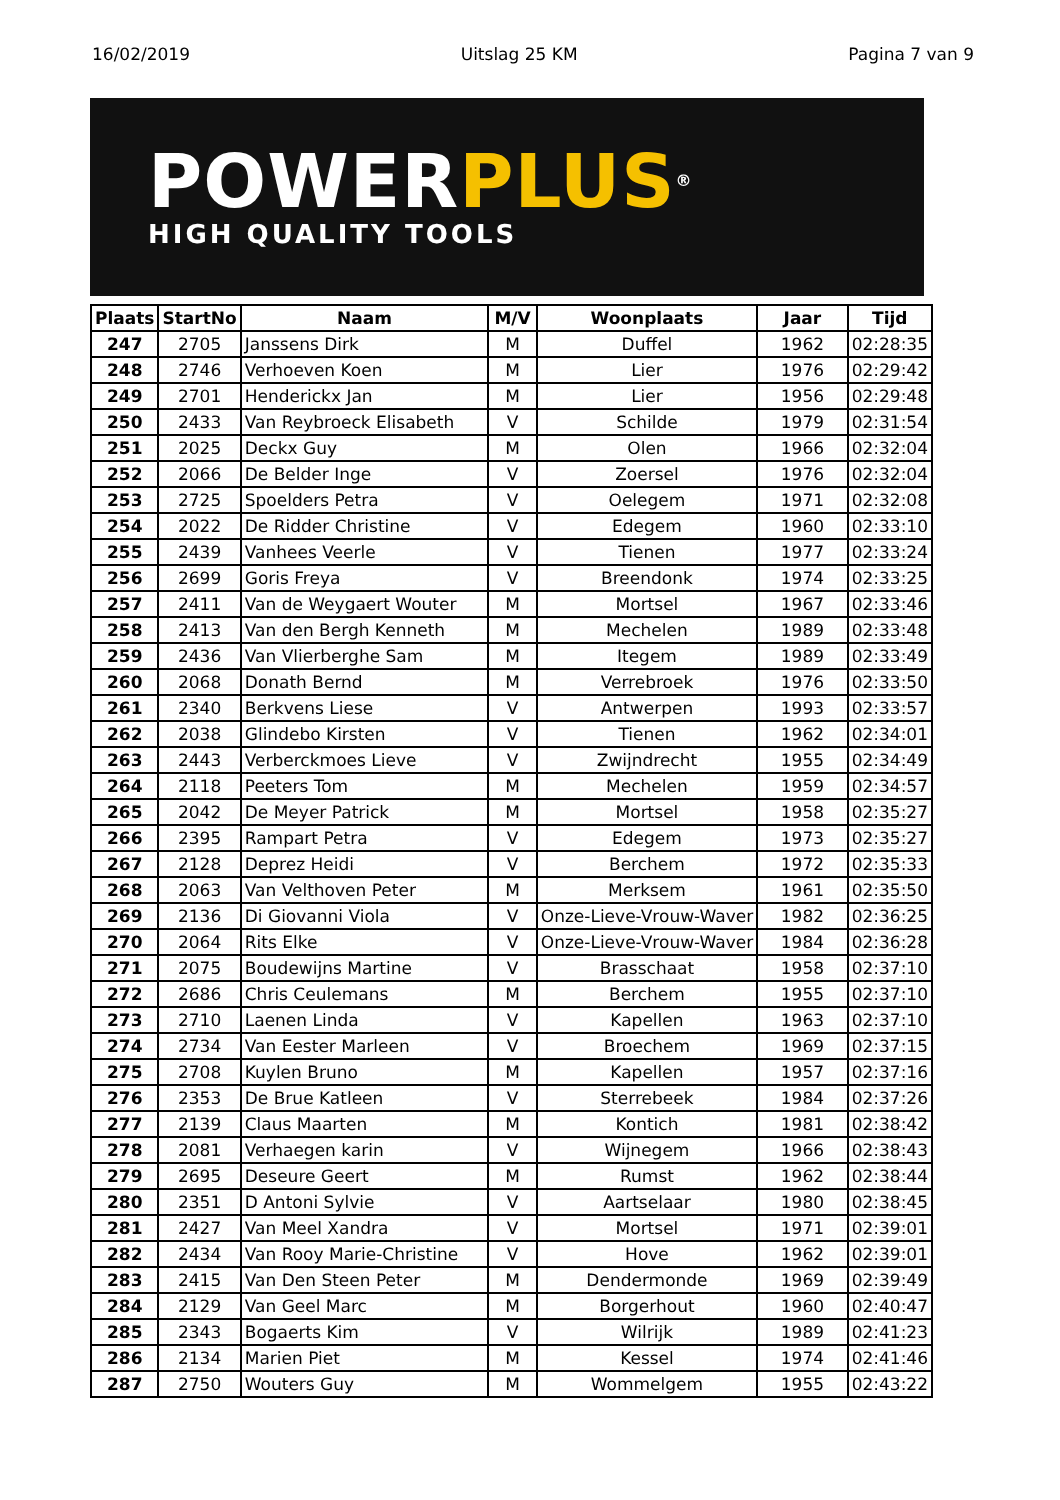16/02/2019 Uitslag 25 KM Pagina 7 van 9
POWER PLUS®
HIGH QUALITY TOOLS
| Plaats | StartNo | Naam | M/V | Woonplaats | Jaar | Tijd |
| --- | --- | --- | --- | --- | --- | --- |
| 247 | 2705 | Janssens Dirk | M | Duffel | 1962 | 02:28:35 |
| 248 | 2746 | Verhoeven Koen | M | Lier | 1976 | 02:29:42 |
| 249 | 2701 | Henderickx Jan | M | Lier | 1956 | 02:29:48 |
| 250 | 2433 | Van Reybroeck Elisabeth | V | Schilde | 1979 | 02:31:54 |
| 251 | 2025 | Deckx Guy | M | Olen | 1966 | 02:32:04 |
| 252 | 2066 | De Belder Inge | V | Zoersel | 1976 | 02:32:04 |
| 253 | 2725 | Spoelders Petra | V | Oelegem | 1971 | 02:32:08 |
| 254 | 2022 | De Ridder Christine | V | Edegem | 1960 | 02:33:10 |
| 255 | 2439 | Vanhees Veerle | V | Tienen | 1977 | 02:33:24 |
| 256 | 2699 | Goris Freya | V | Breendonk | 1974 | 02:33:25 |
| 257 | 2411 | Van de Weygaert Wouter | M | Mortsel | 1967 | 02:33:46 |
| 258 | 2413 | Van den Bergh Kenneth | M | Mechelen | 1989 | 02:33:48 |
| 259 | 2436 | Van Vlierberghe Sam | M | Itegem | 1989 | 02:33:49 |
| 260 | 2068 | Donath Bernd | M | Verrebroek | 1976 | 02:33:50 |
| 261 | 2340 | Berkvens Liese | V | Antwerpen | 1993 | 02:33:57 |
| 262 | 2038 | Glindebo Kirsten | V | Tienen | 1962 | 02:34:01 |
| 263 | 2443 | Verberckmoes Lieve | V | Zwijndrecht | 1955 | 02:34:49 |
| 264 | 2118 | Peeters Tom | M | Mechelen | 1959 | 02:34:57 |
| 265 | 2042 | De Meyer Patrick | M | Mortsel | 1958 | 02:35:27 |
| 266 | 2395 | Rampart Petra | V | Edegem | 1973 | 02:35:27 |
| 267 | 2128 | Deprez Heidi | V | Berchem | 1972 | 02:35:33 |
| 268 | 2063 | Van Velthoven Peter | M | Merksem | 1961 | 02:35:50 |
| 269 | 2136 | Di Giovanni Viola | V | Onze-Lieve-Vrouw-Waver | 1982 | 02:36:25 |
| 270 | 2064 | Rits Elke | V | Onze-Lieve-Vrouw-Waver | 1984 | 02:36:28 |
| 271 | 2075 | Boudewijns Martine | V | Brasschaat | 1958 | 02:37:10 |
| 272 | 2686 | Chris Ceulemans | M | Berchem | 1955 | 02:37:10 |
| 273 | 2710 | Laenen Linda | V | Kapellen | 1963 | 02:37:10 |
| 274 | 2734 | Van Eester Marleen | V | Broechem | 1969 | 02:37:15 |
| 275 | 2708 | Kuylen Bruno | M | Kapellen | 1957 | 02:37:16 |
| 276 | 2353 | De Brue Katleen | V | Sterrebeek | 1984 | 02:37:26 |
| 277 | 2139 | Claus Maarten | M | Kontich | 1981 | 02:38:42 |
| 278 | 2081 | Verhaegen karin | V | Wijnegem | 1966 | 02:38:43 |
| 279 | 2695 | Deseure Geert | M | Rumst | 1962 | 02:38:44 |
| 280 | 2351 | D Antoni Sylvie | V | Aartselaar | 1980 | 02:38:45 |
| 281 | 2427 | Van Meel Xandra | V | Mortsel | 1971 | 02:39:01 |
| 282 | 2434 | Van Rooy Marie-Christine | V | Hove | 1962 | 02:39:01 |
| 283 | 2415 | Van Den Steen Peter | M | Dendermonde | 1969 | 02:39:49 |
| 284 | 2129 | Van Geel Marc | M | Borgerhout | 1960 | 02:40:47 |
| 285 | 2343 | Bogaerts Kim | V | Wilrijk | 1989 | 02:41:23 |
| 286 | 2134 | Marien Piet | M | Kessel | 1974 | 02:41:46 |
| 287 | 2750 | Wouters Guy | M | Wommelgem | 1955 | 02:43:22 |